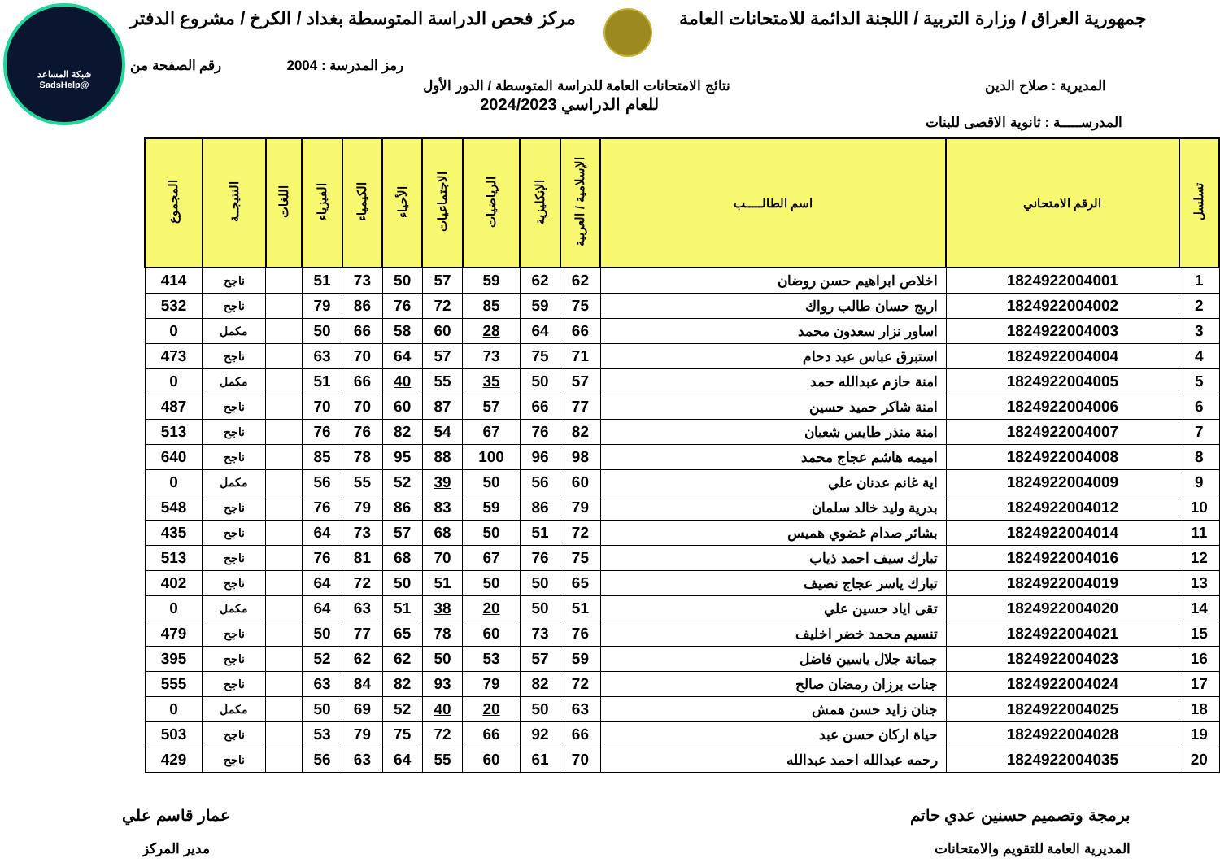شبكة المساعد
@SadsHelp
جمهورية العراق / وزارة التربية / اللجنة الدائمة للامتحانات العامة
مركز فحص الدراسة المتوسطة بغداد / الكرخ / مشروع الدفتر
رمز المدرسة : 2004 رقم الصفحة من
المديرية : صلاح الدين نتائج الامتحانات العامة للدراسة المتوسطة / الدور الأول
للعام الدراسي 2024/2023
المدرســـــة : ثانوية الاقصى للبنات
| تسلسل | الرقم الامتحاني | اسم الطالـــــب | الإسلامية / العربية | الإنكليزية | الرياضيات | الاجتماعيات | الأحياء | الكيمياء | الفيزياء | اللغات | النتيجــة | المجموع |
| --- | --- | --- | --- | --- | --- | --- | --- | --- | --- | --- | --- | --- |
| 1 | 1824922004001 | اخلاص ابراهيم حسن روضان | 62 | 62 | 59 | 57 | 50 | 73 | 51 | | ناجح | 414 |
| 2 | 1824922004002 | اريج حسان طالب رواك | 75 | 59 | 85 | 72 | 76 | 86 | 79 | | ناجح | 532 |
| 3 | 1824922004003 | اساور نزار سعدون محمد | 66 | 64 | 28 | 60 | 58 | 66 | 50 | | مكمل | 0 |
| 4 | 1824922004004 | استبرق عباس عبد دحام | 71 | 75 | 73 | 57 | 64 | 70 | 63 | | ناجح | 473 |
| 5 | 1824922004005 | امنة حازم عبدالله حمد | 57 | 50 | 35 | 55 | 40 | 66 | 51 | | مكمل | 0 |
| 6 | 1824922004006 | امنة شاكر حميد حسين | 77 | 66 | 57 | 87 | 60 | 70 | 70 | | ناجح | 487 |
| 7 | 1824922004007 | امنة منذر طايس شعبان | 82 | 76 | 67 | 54 | 82 | 76 | 76 | | ناجح | 513 |
| 8 | 1824922004008 | اميمه هاشم عجاج محمد | 98 | 96 | 100 | 88 | 95 | 78 | 85 | | ناجح | 640 |
| 9 | 1824922004009 | اية غانم عدنان علي | 60 | 56 | 50 | 39 | 52 | 55 | 56 | | مكمل | 0 |
| 10 | 1824922004012 | بدرية وليد خالد سلمان | 79 | 86 | 59 | 83 | 86 | 79 | 76 | | ناجح | 548 |
| 11 | 1824922004014 | بشائر صدام غضوي هميس | 72 | 51 | 50 | 68 | 57 | 73 | 64 | | ناجح | 435 |
| 12 | 1824922004016 | تبارك سيف احمد ذياب | 75 | 76 | 67 | 70 | 68 | 81 | 76 | | ناجح | 513 |
| 13 | 1824922004019 | تبارك ياسر عجاج نصيف | 65 | 50 | 50 | 51 | 50 | 72 | 64 | | ناجح | 402 |
| 14 | 1824922004020 | تقى اياد حسين علي | 51 | 50 | 20 | 38 | 51 | 63 | 64 | | مكمل | 0 |
| 15 | 1824922004021 | تنسيم محمد خضر اخليف | 76 | 73 | 60 | 78 | 65 | 77 | 50 | | ناجح | 479 |
| 16 | 1824922004023 | جمانة جلال ياسين فاضل | 59 | 57 | 53 | 50 | 62 | 62 | 52 | | ناجح | 395 |
| 17 | 1824922004024 | جنات برزان رمضان صالح | 72 | 82 | 79 | 93 | 82 | 84 | 63 | | ناجح | 555 |
| 18 | 1824922004025 | جنان زايد حسن همش | 63 | 50 | 20 | 40 | 52 | 69 | 50 | | مكمل | 0 |
| 19 | 1824922004028 | حياة اركان حسن عبد | 66 | 92 | 66 | 72 | 75 | 79 | 53 | | ناجح | 503 |
| 20 | 1824922004035 | رحمه عبدالله احمد عبدالله | 70 | 61 | 60 | 55 | 64 | 63 | 56 | | ناجح | 429 |
برمجة وتصميم حسنين عدي حاتم
المديرية العامة للتقويم والامتحانات
عمار قاسم علي
مدير المركز